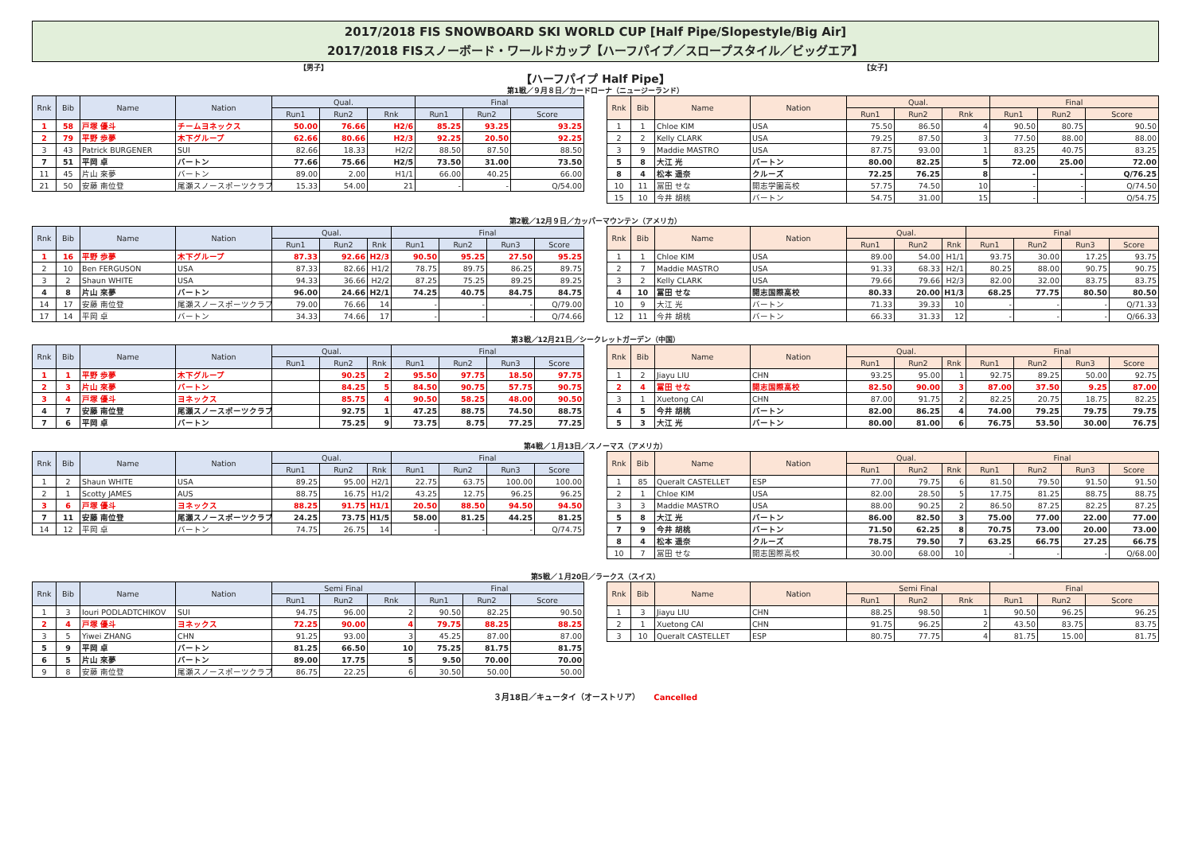2017/2018 FIS SNOWBOARD SKI WORLD CUP [Half Pipe/Slopestyle/Big Air]
2017/2018 FISスノーボード・ワールドカップ【ハーフパイプ／スロープスタイル／ビッグエア】
【男子】 【女子】
【ハーフパイプ Half Pipe】
第1戦／９月８日／カードローナ（ニュージーランド）
| Rnk | Bib | Name | Nation | Qual. | | | Final | | |
| --- | --- | --- | --- | --- | --- | --- | --- | --- | --- |
| | | | | Run1 | Run2 | Rnk | Run1 | Run2 | Score |
| 1 | 58 | 戸塚 優斗 | チームヨネックス | 50.00 | 76.66 | H2/6 | 85.25 | 93.25 | 93.25 |
| 2 | 79 | 平野 歩夢 | 木下グループ | 62.66 | 80.66 | H2/3 | 92.25 | 20.50 | 92.25 |
| 3 | 43 | Patrick BURGENER | SUI | 82.66 | 18.33 | H2/2 | 88.50 | 87.50 | 88.50 |
| 7 | 51 | 平岡 卓 | バートン | 77.66 | 75.66 | H2/5 | 73.50 | 31.00 | 73.50 |
| 11 | 45 | 片山 來夢 | バートン | 89.00 | 2.00 | H1/1 | 66.00 | 40.25 | 66.00 |
| 21 | 50 | 安藤 南位登 | 尾瀬スノースポーツクラブ | 15.33 | 54.00 | 21 | - | - | Q/54.00 |
| Rnk | Bib | Name | Nation | Qual. | | | Final | | |
| --- | --- | --- | --- | --- | --- | --- | --- | --- | --- |
| | | | | Run1 | Run2 | Rnk | Run1 | Run2 | Score |
| 1 | 1 | Chloe KIM | USA | 75.50 | 86.50 | 4 | 90.50 | 80.75 | 90.50 |
| 2 | 2 | Kelly CLARK | USA | 79.25 | 87.50 | 3 | 77.50 | 88.00 | 88.00 |
| 3 | 9 | Maddie MASTRO | USA | 87.75 | 93.00 | 1 | 83.25 | 40.75 | 83.25 |
| 5 | 8 | 大江 光 | バートン | 80.00 | 82.25 | 5 | 72.00 | 25.00 | 72.00 |
| 8 | 4 | 松本 遥奈 | クルーズ | 72.25 | 76.25 | 8 | - | - | Q/76.25 |
| 10 | 11 | 冨田 せな | 開志学園高校 | 57.75 | 74.50 | 10 | - | - | Q/74.50 |
| 15 | 10 | 今井 胡桃 | バートン | 54.75 | 31.00 | 15 | - | - | Q/54.75 |
第2戦／12月９日／カッパーマウンテン（アメリカ）
| Rnk | Bib | Name | Nation | Qual. | | | Final | | | |
| --- | --- | --- | --- | --- | --- | --- | --- | --- | --- | --- |
| | | | | Run1 | Run2 | Rnk | Run1 | Run2 | Run3 | Score |
| 1 | 16 | 平野 歩夢 | 木下グループ | 87.33 | 92.66 | H2/3 | 90.50 | 95.25 | 27.50 | 95.25 |
| 2 | 10 | Ben FERGUSON | USA | 87.33 | 82.66 | H1/2 | 78.75 | 89.75 | 86.25 | 89.75 |
| 3 | 2 | Shaun WHITE | USA | 94.33 | 36.66 | H2/2 | 87.25 | 75.25 | 89.25 | 89.25 |
| 4 | 8 | 片山 來夢 | バートン | 96.00 | 24.66 | H2/1 | 74.25 | 40.75 | 84.75 | 84.75 |
| 14 | 17 | 安藤 南位登 | 尾瀬スノースポーツクラブ | 79.00 | 76.66 | 14 | - | - | - | Q/79.00 |
| 17 | 14 | 平岡 卓 | バートン | 34.33 | 74.66 | 17 | - | - | - | Q/74.66 |
| Rnk | Bib | Name | Nation | Qual. | | | Final | | | |
| --- | --- | --- | --- | --- | --- | --- | --- | --- | --- | --- |
| | | | | Run1 | Run2 | Rnk | Run1 | Run2 | Run3 | Score |
| 1 | 1 | Chloe KIM | USA | 89.00 | 54.00 | H1/1 | 93.75 | 30.00 | 17.25 | 93.75 |
| 2 | 7 | Maddie MASTRO | USA | 91.33 | 68.33 | H2/1 | 80.25 | 88.00 | 90.75 | 90.75 |
| 3 | 2 | Kelly CLARK | USA | 79.66 | 79.66 | H2/3 | 82.00 | 32.00 | 83.75 | 83.75 |
| 4 | 10 | 冨田 せな | 開志国際高校 | 80.33 | 20.00 | H1/3 | 68.25 | 77.75 | 80.50 | 80.50 |
| 10 | 9 | 大江 光 | バートン | 71.33 | 39.33 | 10 | - | - | - | Q/71.33 |
| 12 | 11 | 今井 胡桃 | バートン | 66.33 | 31.33 | 12 | - | - | - | Q/66.33 |
第3戦／12月21日／シークレットガーデン（中国）
| Rnk | Bib | Name | Nation | Qual. | | | Final | | | |
| --- | --- | --- | --- | --- | --- | --- | --- | --- | --- | --- |
| | | | | Run1 | Run2 | Rnk | Run1 | Run2 | Run3 | Score |
| 1 | 1 | 平野 歩夢 | 木下グループ | | 90.25 | 2 | 95.50 | 97.75 | 18.50 | 97.75 |
| 2 | 3 | 片山 來夢 | バートン | | 84.25 | 5 | 84.50 | 90.75 | 57.75 | 90.75 |
| 3 | 4 | 戸塚 優斗 | ヨネックス | | 85.75 | 4 | 90.50 | 58.25 | 48.00 | 90.50 |
| 4 | 7 | 安藤 南位登 | 尾瀬スノースポーツクラブ | | 92.75 | 1 | 47.25 | 88.75 | 74.50 | 88.75 |
| 7 | 6 | 平岡 卓 | バートン | | 75.25 | 9 | 73.75 | 8.75 | 77.25 | 77.25 |
| Rnk | Bib | Name | Nation | Qual. | | | Final | | | |
| --- | --- | --- | --- | --- | --- | --- | --- | --- | --- | --- |
| | | | | Run1 | Run2 | Rnk | Run1 | Run2 | Run3 | Score |
| 1 | 2 | Jiayu LIU | CHN | 93.25 | 95.00 | 1 | 92.75 | 89.25 | 50.00 | 92.75 |
| 2 | 4 | 冨田 せな | 開志国際高校 | 82.50 | 90.00 | 3 | 87.00 | 37.50 | 9.25 | 87.00 |
| 3 | 1 | Xuetong CAI | CHN | 87.00 | 91.75 | 2 | 82.25 | 20.75 | 18.75 | 82.25 |
| 4 | 5 | 今井 胡桃 | バートン | 82.00 | 86.25 | 4 | 74.00 | 79.25 | 79.75 | 79.75 |
| 5 | 3 | 大江 光 | バートン | 80.00 | 81.00 | 6 | 76.75 | 53.50 | 30.00 | 76.75 |
第4戦／１月13日／スノーマス（アメリカ）
| Rnk | Bib | Name | Nation | Qual. | | | Final | | | |
| --- | --- | --- | --- | --- | --- | --- | --- | --- | --- | --- |
| | | | | Run1 | Run2 | Rnk | Run1 | Run2 | Run3 | Score |
| 1 | 2 | Shaun WHITE | USA | 89.25 | 95.00 | H2/1 | 22.75 | 63.75 | 100.00 | 100.00 |
| 2 | 1 | Scotty JAMES | AUS | 88.75 | 16.75 | H1/2 | 43.25 | 12.75 | 96.25 | 96.25 |
| 3 | 6 | 戸塚 優斗 | ヨネックス | 88.25 | 91.75 | H1/1 | 20.50 | 88.50 | 94.50 | 94.50 |
| 7 | 11 | 安藤 南位登 | 尾瀬スノースポーツクラブ | 24.25 | 73.75 | H1/5 | 58.00 | 81.25 | 44.25 | 81.25 |
| 14 | 12 | 平岡 卓 | バートン | 74.75 | 26.75 | 14 | - | - | - | Q/74.75 |
| Rnk | Bib | Name | Nation | Qual. | | | Final | | | |
| --- | --- | --- | --- | --- | --- | --- | --- | --- | --- | --- |
| | | | | Run1 | Run2 | Rnk | Run1 | Run2 | Run3 | Score |
| 1 | 85 | Queralt CASTELLET | ESP | 77.00 | 79.75 | 6 | 81.50 | 79.50 | 91.50 | 91.50 |
| 2 | 1 | Chloe KIM | USA | 82.00 | 28.50 | 5 | 17.75 | 81.25 | 88.75 | 88.75 |
| 3 | 3 | Maddie MASTRO | USA | 88.00 | 90.25 | 2 | 86.50 | 87.25 | 82.25 | 87.25 |
| 5 | 8 | 大江 光 | バートン | 86.00 | 82.50 | 3 | 75.00 | 77.00 | 22.00 | 77.00 |
| 7 | 9 | 今井 胡桃 | バートン | 71.50 | 62.25 | 8 | 70.75 | 73.00 | 20.00 | 73.00 |
| 8 | 4 | 松本 遥奈 | クルーズ | 78.75 | 79.50 | 7 | 63.25 | 66.75 | 27.25 | 66.75 |
| 10 | 7 | 冨田 せな | 開志国際高校 | 30.00 | 68.00 | 10 | - | - | - | Q/68.00 |
第5戦／１月20日／ラークス（スイス）
| Rnk | Bib | Name | Nation | Semi Final | | | Final | | |
| --- | --- | --- | --- | --- | --- | --- | --- | --- | --- |
| | | | | Run1 | Run2 | Rnk | Run1 | Run2 | Score |
| 1 | 3 | Iouri PODLADTCHIKOV | SUI | 94.75 | 96.00 | 2 | 90.50 | 82.25 | 90.50 |
| 2 | 4 | 戸塚 優斗 | ヨネックス | 72.25 | 90.00 | 4 | 79.75 | 88.25 | 88.25 |
| 3 | 5 | Yiwei ZHANG | CHN | 91.25 | 93.00 | 3 | 45.25 | 87.00 | 87.00 |
| 5 | 9 | 平岡 卓 | バートン | 81.25 | 66.50 | 10 | 75.25 | 81.75 | 81.75 |
| 6 | 5 | 片山 來夢 | バートン | 89.00 | 17.75 | 5 | 9.50 | 70.00 | 70.00 |
| 9 | 8 | 安藤 南位登 | 尾瀬スノースポーツクラブ | 86.75 | 22.25 | 6 | 30.50 | 50.00 | 50.00 |
| Rnk | Bib | Name | Nation | Semi Final | | | Final | | |
| --- | --- | --- | --- | --- | --- | --- | --- | --- | --- |
| | | | | Run1 | Run2 | Rnk | Run1 | Run2 | Score |
| 1 | 3 | Jiayu LIU | CHN | 88.25 | 98.50 | 1 | 90.50 | 96.25 | 96.25 |
| 2 | 1 | Xuetong CAI | CHN | 91.75 | 96.25 | 2 | 43.50 | 83.75 | 83.75 |
| 3 | 10 | Queralt CASTELLET | ESP | 80.75 | 77.75 | 4 | 81.75 | 15.00 | 81.75 |
３月18日／キュータイ（オーストリア） Cancelled